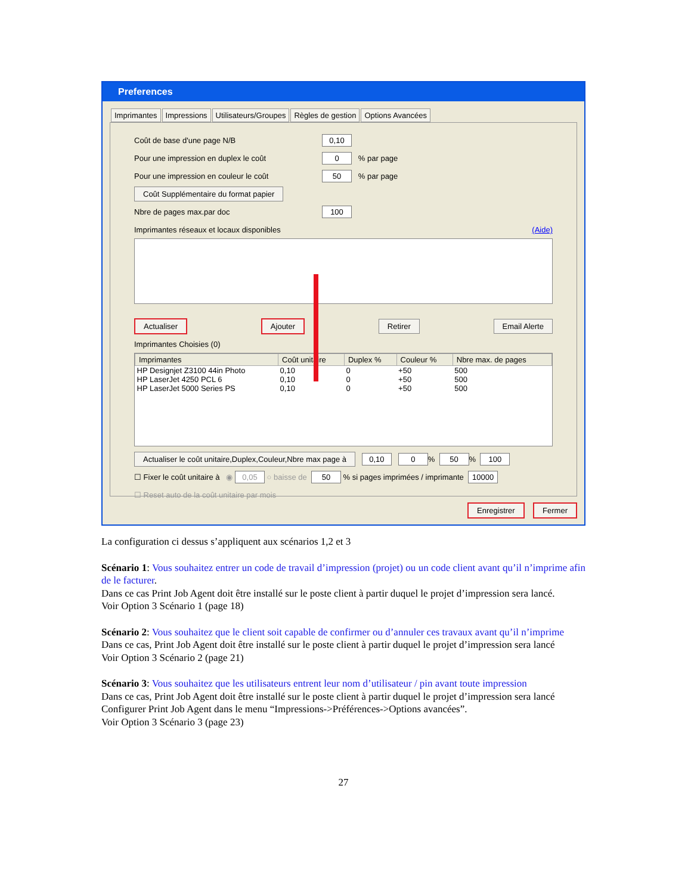Preferences
Imprimantes Impressions Utilisateurs/Groupes Règles de gestion Options Avancées
Coût de base d'une page N/B 0,10
Pour une impression en duplex le coût 0 % par page
Pour une impression en couleur le coût 50 % par page
Coût Supplémentaire du format papier
Nbre de pages max.par doc 100
Imprimantes réseaux et locaux disponibles (Aide)
Actualiser Ajouter Retirer Email Alerte
Imprimantes Choisies (0)
| Imprimantes | Coût unitaire | Duplex % | Couleur % | Nbre max. de pages |
| --- | --- | --- | --- | --- |
| HP Designjet Z3100 44in Photo | 0,10 | 0 | +50 | 500 |
| HP LaserJet 4250 PCL 6 | 0,10 | 0 | +50 | 500 |
| HP LaserJet 5000 Series PS | 0,10 | 0 | +50 | 500 |
Actualiser le coût unitaire,Duplex,Couleur,Nbre max page à 0,10 0 % 50 % 100
☐ Fixer le coût unitaire à ◉ 0,05 ○ baisse de 50 % si pages imprimées / imprimante 10000
☐ Reset auto de la coût unitaire par mois
Enregistrer Fermer
La configuration ci dessus s’appliquent aux scénarios 1,2 et 3
Scénario 1: Vous souhaitez entrer un code de travail d’impression (projet) ou un code client avant qu’il n’imprime afin de le facturer.
Dans ce cas Print Job Agent doit être installé sur le poste client à partir duquel le projet d’impression sera lancé.
Voir Option 3 Scénario 1 (page 18)
Scénario 2: Vous souhaitez que le client soit capable de confirmer ou d’annuler ces travaux avant qu’il n’imprime
Dans ce cas, Print Job Agent doit être installé sur le poste client à partir duquel le projet d’impression sera lancé
Voir Option 3 Scénario 2 (page 21)
Scénario 3: Vous souhaitez que les utilisateurs entrent leur nom d’utilisateur / pin avant toute impression
Dans ce cas, Print Job Agent doit être installé sur le poste client à partir duquel le projet d’impression sera lancé
Configurer Print Job Agent dans le menu “Impressions->Préférences->Options avancées”.
Voir Option 3 Scénario 3 (page 23)
27